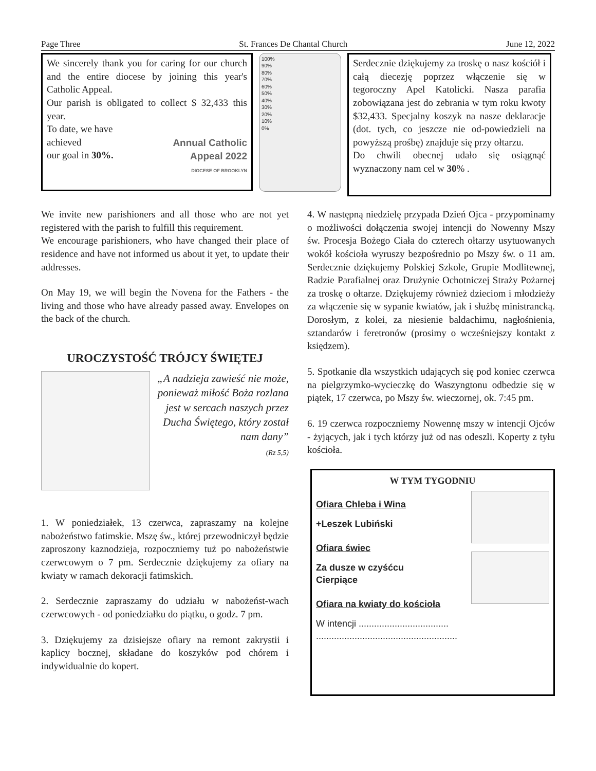Page Three St. Frances De Chantal Church June 12, 2022
We sincerely thank you for caring for our church and the entire diocese by joining this year's Catholic Appeal.
Our parish is obligated to collect $ 32,433 this year.
To date, we have
achieved
our goal in 30%.
Annual Catholic
Appeal 2022
DIOCESE OF BROOKLYN
100%
90%
80%
70%
60%
50%
40%
30%
20%
10%
0%
Serdecznie dziękujemy za troskę o nasz kościół i całą diecezję poprzez włączenie się w tegoroczny Apel Katolicki. Nasza parafia zobowiązana jest do zebrania w tym roku kwoty $32,433. Specjalny koszyk na nasze deklaracje (dot. tych, co jeszcze nie od-powiedzieli na powyższą prośbę) znajduje się przy ołtarzu.
Do chwili obecnej udało się osiągnąć wyznaczony nam cel w 30% .
We invite new parishioners and all those who are not yet registered with the parish to fulfill this requirement.
We encourage parishioners, who have changed their place of residence and have not informed us about it yet, to update their addresses.
On May 19, we will begin the Novena for the Fathers - the living and those who have already passed away. Envelopes on the back of the church.
UROCZYSTOŚĆ TRÓJCY ŚWIĘTEJ
„A nadzieja zawieść nie może, ponieważ miłość Boża rozlana jest w sercach naszych przez Ducha Świętego, który został nam dany”
(Rz 5,5)
1. W poniedziałek, 13 czerwca, zapraszamy na kolejne nabożeństwo fatimskie. Mszę św., której przewodniczył będzie zaproszony kaznodzieja, rozpoczniemy tuż po nabożeństwie czerwcowym o 7 pm. Serdecznie dziękujemy za ofiary na kwiaty w ramach dekoracji fatimskich.
2. Serdecznie zapraszamy do udziału w nabożeńst-wach czerwcowych - od poniedziałku do piątku, o godz. 7 pm.
3. Dziękujemy za dzisiejsze ofiary na remont zakrystii i kaplicy bocznej, składane do koszyków pod chórem i indywidualnie do kopert.
4. W następną niedzielę przypada Dzień Ojca - przypominamy o możliwości dołączenia swojej intencji do Nowenny Mszy św. Procesja Bożego Ciała do czterech ołtarzy usytuowanych wokół kościoła wyruszy bezpośrednio po Mszy św. o 11 am. Serdecznie dziękujemy Polskiej Szkole, Grupie Modlitewnej, Radzie Parafialnej oraz Drużynie Ochotniczej Straży Pożarnej za troskę o ołtarze. Dziękujemy również dzieciom i młodzieży za włączenie się w sypanie kwiatów, jak i służbę ministrancką. Dorosłym, z kolei, za niesienie baldachimu, nagłośnienia, sztandarów i feretronów (prosimy o wcześniejszy kontakt z księdzem).
5. Spotkanie dla wszystkich udających się pod koniec czerwca na pielgrzymko-wycieczkę do Waszyngtonu odbedzie się w piątek, 17 czerwca, po Mszy św. wieczornej, ok. 7:45 pm.
6. 19 czerwca rozpoczniemy Nowennę mszy w intencji Ojców - żyjących, jak i tych którzy już od nas odeszli. Koperty z tyłu kościoła.
W TYM TYGODNIU
Ofiara Chleba i Wina
+Leszek Lubiński
Ofiara świec
Za dusze w czyśćcu
Cierpiące
Ofiara na kwiaty do kościoła
W intencji ...................................
.......................................................